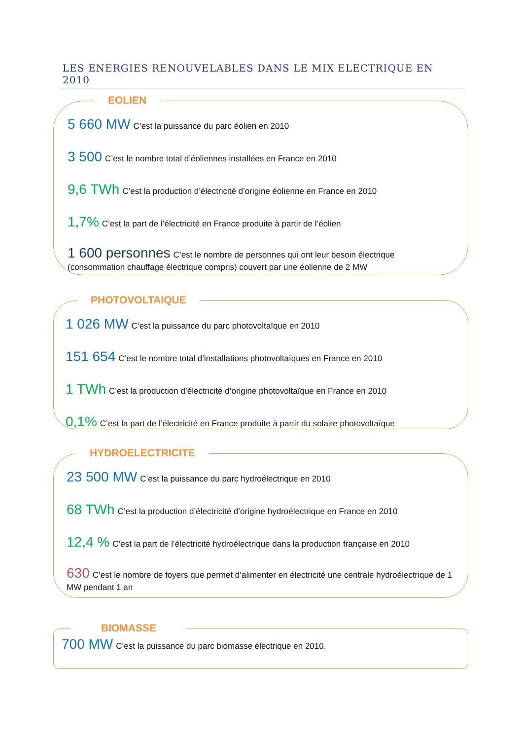LES ENERGIES RENOUVELABLES DANS LE MIX ELECTRIQUE EN 2010
EOLIEN
5 660 MW C’est la puissance du parc éolien en 2010
3 500 C’est le nombre total d’éoliennes installées en France en 2010
9,6 TWh C’est la production d’électricité d’origine éolienne en France en 2010
1,7% C’est la part de l’électricité en France produite à partir de l’éolien
1 600 personnes C’est le nombre de personnes qui ont leur besoin électrique (consommation chauffage électrique compris) couvert par une éolienne de 2 MW
PHOTOVOLTAIQUE
1 026 MW C’est la puissance du parc photovoltaïque en 2010
151 654 C’est le nombre total d’installations photovoltaïques en France en 2010
1 TWh C’est la production d’électricité d’origine photovoltaïque en France en 2010
0,1% C’est la part de l’électricité en France produite à partir du solaire photovoltaïque
HYDROELECTRICITE
23 500 MW C’est la puissance du parc hydroélectrique en 2010
68 TWh C’est la production d’électricité d’origine hydroélectrique en France en 2010
12,4 % C’est la part de l’électricité hydroélectrique dans la production française en 2010
630 C’est le nombre de foyers que permet d’alimenter en électricité une centrale hydroélectrique de 1 MW pendant 1 an
BIOMASSE
700 MW C’est la puissance du parc biomasse électrique en 2010.